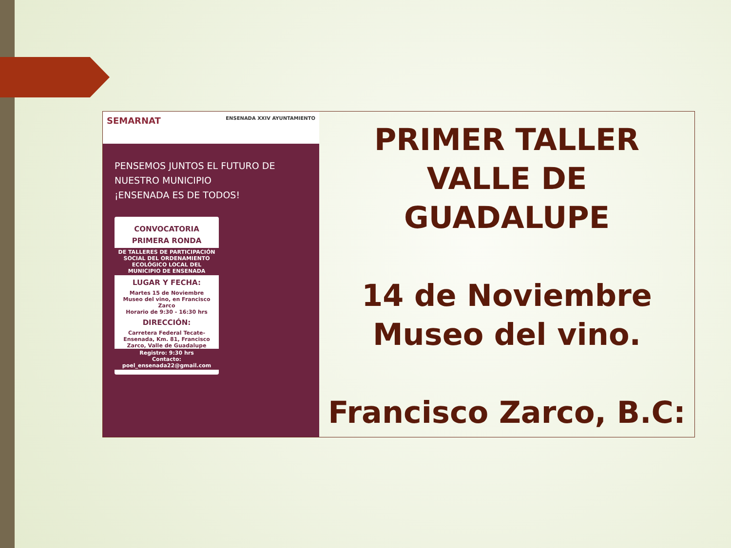SEMARNAT ENSENADA XXIV AYUNTAMIENTO
PENSEMOS JUNTOS EL FUTURO DE NUESTRO MUNICIPIO
¡ENSENADA ES DE TODOS!
CONVOCATORIA
PRIMERA RONDA
DE TALLERES DE PARTICIPACIÓN SOCIAL DEL ORDENAMIENTO ECOLÓGICO LOCAL DEL MUNICIPIO DE ENSENADA
LUGAR Y FECHA:
Martes 15 de Noviembre
Museo del vino, en Francisco Zarco
Horario de 9:30 - 16:30 hrs
DIRECCIÓN:
Carretera Federal Tecate-Ensenada, Km. 81, Francisco Zarco, Valle de Guadalupe
Registro: 9:30 hrs
Contacto: poel_ensenada22@gmail.com
PRIMER TALLER
VALLE DE GUADALUPE
14 de Noviembre
Museo del vino.
Francisco Zarco, B.C: